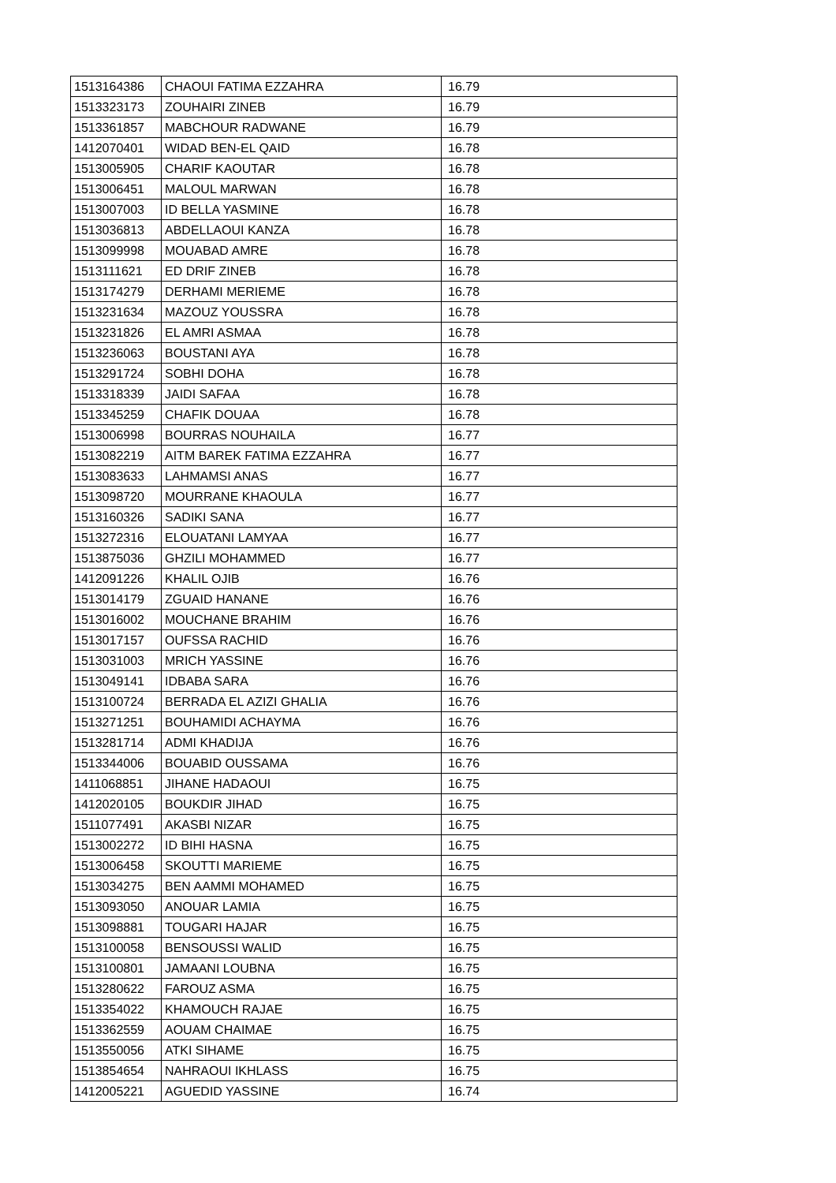| 1513164386 | CHAOUI FATIMA EZZAHRA | 16.79 |
| 1513323173 | ZOUHAIRI ZINEB | 16.79 |
| 1513361857 | MABCHOUR RADWANE | 16.79 |
| 1412070401 | WIDAD BEN-EL QAID | 16.78 |
| 1513005905 | CHARIF KAOUTAR | 16.78 |
| 1513006451 | MALOUL MARWAN | 16.78 |
| 1513007003 | ID BELLA YASMINE | 16.78 |
| 1513036813 | ABDELLAOUI KANZA | 16.78 |
| 1513099998 | MOUABAD AMRE | 16.78 |
| 1513111621 | ED DRIF ZINEB | 16.78 |
| 1513174279 | DERHAMI MERIEME | 16.78 |
| 1513231634 | MAZOUZ YOUSSRA | 16.78 |
| 1513231826 | EL AMRI ASMAA | 16.78 |
| 1513236063 | BOUSTANI AYA | 16.78 |
| 1513291724 | SOBHI DOHA | 16.78 |
| 1513318339 | JAIDI SAFAA | 16.78 |
| 1513345259 | CHAFIK DOUAA | 16.78 |
| 1513006998 | BOURRAS NOUHAILA | 16.77 |
| 1513082219 | AITM BAREK FATIMA EZZAHRA | 16.77 |
| 1513083633 | LAHMAMSI ANAS | 16.77 |
| 1513098720 | MOURRANE KHAOULA | 16.77 |
| 1513160326 | SADIKI SANA | 16.77 |
| 1513272316 | ELOUATANI LAMYAA | 16.77 |
| 1513875036 | GHZILI MOHAMMED | 16.77 |
| 1412091226 | KHALIL OJIB | 16.76 |
| 1513014179 | ZGUAID HANANE | 16.76 |
| 1513016002 | MOUCHANE BRAHIM | 16.76 |
| 1513017157 | OUFSSA RACHID | 16.76 |
| 1513031003 | MRICH YASSINE | 16.76 |
| 1513049141 | IDBABA SARA | 16.76 |
| 1513100724 | BERRADA EL AZIZI GHALIA | 16.76 |
| 1513271251 | BOUHAMIDI ACHAYMA | 16.76 |
| 1513281714 | ADMI KHADIJA | 16.76 |
| 1513344006 | BOUABID OUSSAMA | 16.76 |
| 1411068851 | JIHANE HADAOUI | 16.75 |
| 1412020105 | BOUKDIR JIHAD | 16.75 |
| 1511077491 | AKASBI NIZAR | 16.75 |
| 1513002272 | ID BIHI HASNA | 16.75 |
| 1513006458 | SKOUTTI MARIEME | 16.75 |
| 1513034275 | BEN AAMMI MOHAMED | 16.75 |
| 1513093050 | ANOUAR LAMIA | 16.75 |
| 1513098881 | TOUGARI HAJAR | 16.75 |
| 1513100058 | BENSOUSSI WALID | 16.75 |
| 1513100801 | JAMAANI LOUBNA | 16.75 |
| 1513280622 | FAROUZ ASMA | 16.75 |
| 1513354022 | KHAMOUCH RAJAE | 16.75 |
| 1513362559 | AOUAM CHAIMAE | 16.75 |
| 1513550056 | ATKI SIHAME | 16.75 |
| 1513854654 | NAHRAOUI IKHLASS | 16.75 |
| 1412005221 | AGUEDID YASSINE | 16.74 |